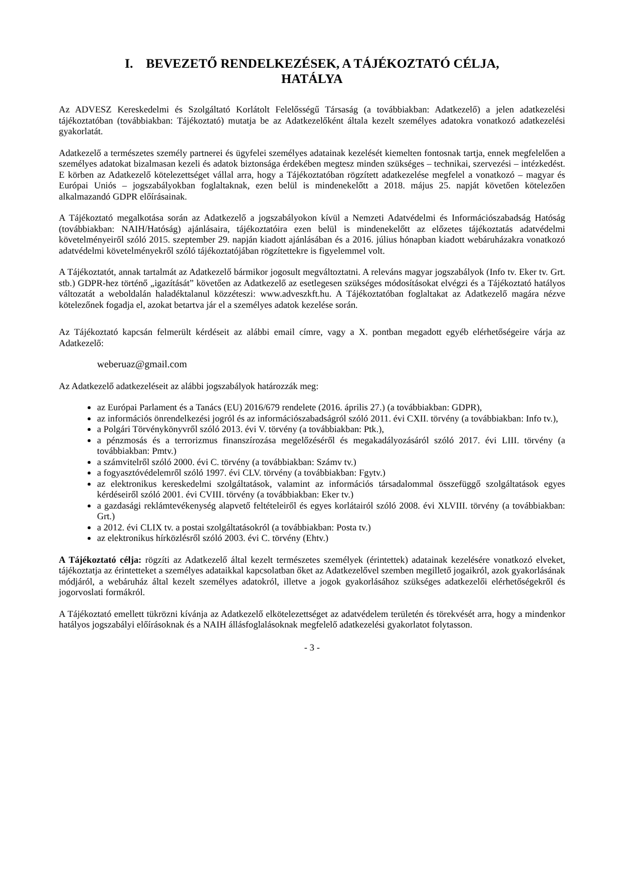I. BEVEZETŐ RENDELKEZÉSEK, A TÁJÉKOZTATÓ CÉLJA,
HATÁLYA
Az ADVESZ Kereskedelmi és Szolgáltató Korlátolt Felelősségű Társaság (a továbbiakban: Adatkezelő) a jelen adatkezelési tájékoztatóban (továbbiakban: Tájékoztató) mutatja be az Adatkezelőként általa kezelt személyes adatokra vonatkozó adatkezelési gyakorlatát.
Adatkezelő a természetes személy partnerei és ügyfelei személyes adatainak kezelését kiemelten fontosnak tartja, ennek megfelelően a személyes adatokat bizalmasan kezeli és adatok biztonsága érdekében megtesz minden szükséges – technikai, szervezési – intézkedést. E körben az Adatkezelő kötelezettséget vállal arra, hogy a Tájékoztatóban rögzített adatkezelése megfelel a vonatkozó – magyar és Európai Uniós – jogszabályokban foglaltaknak, ezen belül is mindenekelőtt a 2018. május 25. napját követően kötelezően alkalmazandó GDPR előírásainak.
A Tájékoztató megalkotása során az Adatkezelő a jogszabályokon kívül a Nemzeti Adatvédelmi és Információszabadság Hatóság (továbbiakban: NAIH/Hatóság) ajánlásaira, tájékoztatóira ezen belül is mindenekelőtt az előzetes tájékoztatás adatvédelmi követelményeiről szóló 2015. szeptember 29. napján kiadott ajánlásában és a 2016. július hónapban kiadott webáruházakra vonatkozó adatvédelmi követelményekről szóló tájékoztatójában rögzítettekre is figyelemmel volt.
A Tájékoztatót, annak tartalmát az Adatkezelő bármikor jogosult megváltoztatni. A releváns magyar jogszabályok (Info tv. Eker tv. Grt. stb.) GDPR-hez történő „igazítását” követően az Adatkezelő az esetlegesen szükséges módosításokat elvégzi és a Tájékoztató hatályos változatát a weboldalán haladéktalanul közzéteszi: www.adveszkft.hu. A Tájékoztatóban foglaltakat az Adatkezelő magára nézve kötelezőnek fogadja el, azokat betartva jár el a személyes adatok kezelése során.
Az Tájékoztató kapcsán felmerült kérdéseit az alábbi email címre, vagy a X. pontban megadott egyéb elérhetőségeire várja az Adatkezelő:
weberuaz@gmail.com
Az Adatkezelő adatkezeléseit az alábbi jogszabályok határozzák meg:
az Európai Parlament és a Tanács (EU) 2016/679 rendelete (2016. április 27.) (a továbbiakban: GDPR),
az információs önrendelkezési jogról és az információszabadságról szóló 2011. évi CXII. törvény (a továbbiakban: Info tv.),
a Polgári Törvénykönyvről szóló 2013. évi V. törvény (a továbbiakban: Ptk.),
a pénzmosás és a terrorizmus finanszírozása megelőzéséről és megakadályozásáról szóló 2017. évi LIII. törvény (a továbbiakban: Pmtv.)
a számvitelről szóló 2000. évi C. törvény (a továbbiakban: Számv tv.)
a fogyasztóvédelemről szóló 1997. évi CLV. törvény (a továbbiakban: Fgytv.)
az elektronikus kereskedelmi szolgáltatások, valamint az információs társadalommal összefüggő szolgáltatások egyes kérdéseiről szóló 2001. évi CVIII. törvény (a továbbiakban: Eker tv.)
a gazdasági reklámtevékenység alapvető feltételeiről és egyes korlátairól szóló 2008. évi XLVIII. törvény (a továbbiakban: Grt.)
a 2012. évi CLIX tv. a postai szolgáltatásokról (a továbbiakban: Posta tv.)
az elektronikus hírközlésről szóló 2003. évi C. törvény (Ehtv.)
A Tájékoztató célja: rögzíti az Adatkezelő által kezelt természetes személyek (érintettek) adatainak kezelésére vonatkozó elveket, tájékoztatja az érintetteket a személyes adataikkal kapcsolatban őket az Adatkezelővel szemben megillető jogaikról, azok gyakorlásának módjáról, a webáruház által kezelt személyes adatokról, illetve a jogok gyakorlásához szükséges adatkezelői elérhetőségekről és jogorvoslati formákról.
A Tájékoztató emellett tükrözni kívánja az Adatkezelő elkötelezettséget az adatvédelem területén és törekvését arra, hogy a mindenkor hatályos jogszabályi előírásoknak és a NAIH állásfoglalásoknak megfelelő adatkezelési gyakorlatot folytasson.
- 3 -